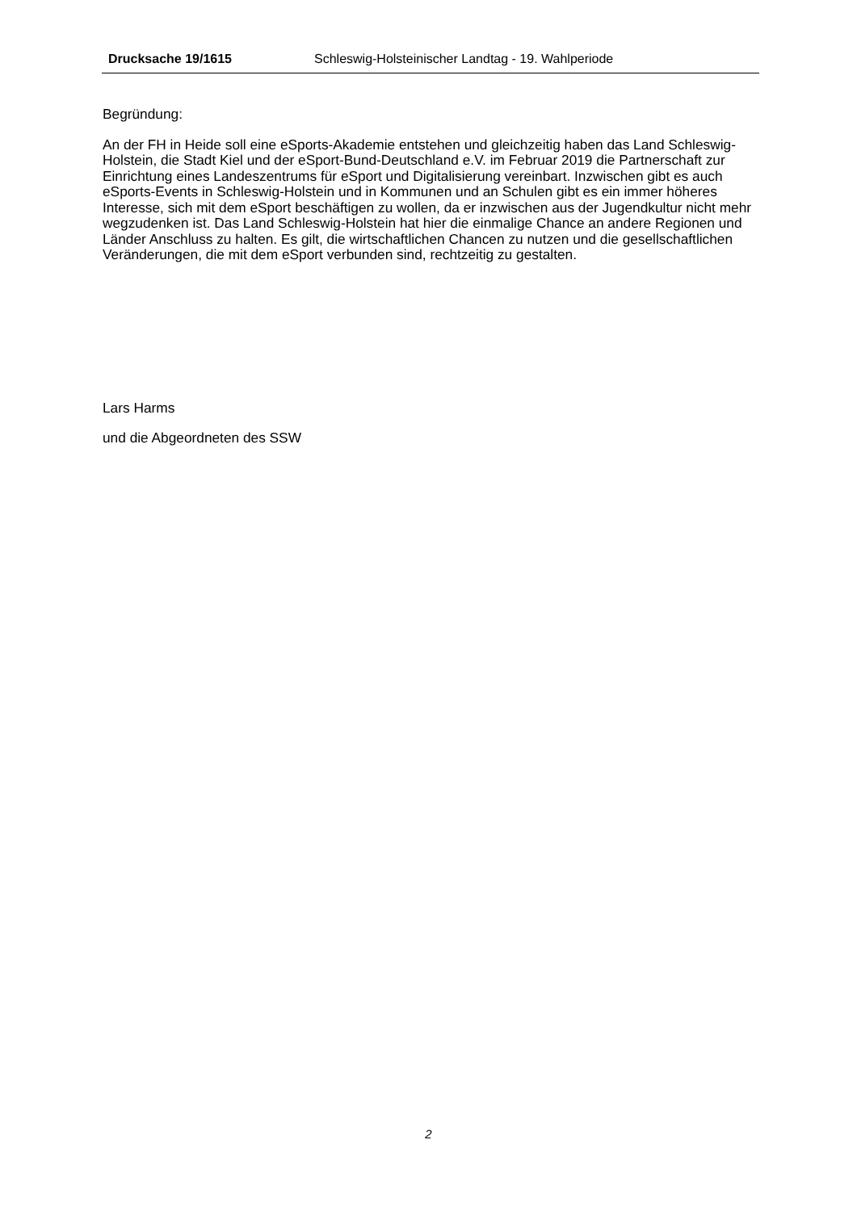Drucksache 19/1615 Schleswig-Holsteinischer Landtag - 19. Wahlperiode
Begründung:
An der FH in Heide soll eine eSports-Akademie entstehen und gleichzeitig haben das Land Schleswig-Holstein, die Stadt Kiel und der eSport-Bund-Deutschland e.V. im Februar 2019 die Partnerschaft zur Einrichtung eines Landeszentrums für eSport und Digitalisierung vereinbart. Inzwischen gibt es auch eSports-Events in Schleswig-Holstein und in Kommunen und an Schulen gibt es ein immer höheres Interesse, sich mit dem eSport beschäftigen zu wollen, da er inzwischen aus der Jugendkultur nicht mehr wegzudenken ist. Das Land Schleswig-Holstein hat hier die einmalige Chance an andere Regionen und Länder Anschluss zu halten. Es gilt, die wirtschaftlichen Chancen zu nutzen und die gesellschaftlichen Veränderungen, die mit dem eSport verbunden sind, rechtzeitig zu gestalten.
Lars Harms
und die Abgeordneten des SSW
2